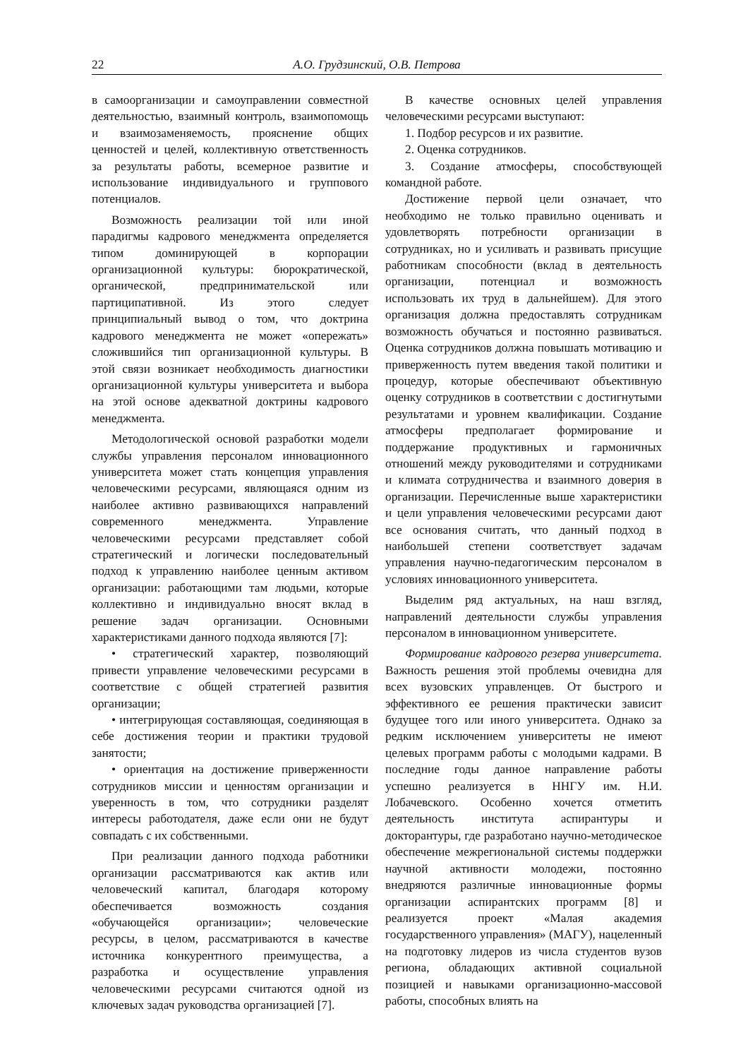22 А.О. Грудзинский, О.В. Петрова
в самоорганизации и самоуправлении совместной деятельностью, взаимный контроль, взаимопомощь и взаимозаменяемость, прояснение общих ценностей и целей, коллективную ответственность за результаты работы, всемерное развитие и использование индивидуального и группового потенциалов.
Возможность реализации той или иной парадигмы кадрового менеджмента определяется типом доминирующей в корпорации организационной культуры: бюрократической, органической, предпринимательской или партиципативной. Из этого следует принципиальный вывод о том, что доктрина кадрового менеджмента не может «опережать» сложившийся тип организационной культуры. В этой связи возникает необходимость диагностики организационной культуры университета и выбора на этой основе адекватной доктрины кадрового менеджмента.
Методологической основой разработки модели службы управления персоналом инновационного университета может стать концепция управления человеческими ресурсами, являющаяся одним из наиболее активно развивающихся направлений современного менеджмента. Управление человеческими ресурсами представляет собой стратегический и логически последовательный подход к управлению наиболее ценным активом организации: работающими там людьми, которые коллективно и индивидуально вносят вклад в решение задач организации. Основными характеристиками данного подхода являются [7]:
• стратегический характер, позволяющий привести управление человеческими ресурсами в соответствие с общей стратегией развития организации;
• интегрирующая составляющая, соединяющая в себе достижения теории и практики трудовой занятости;
• ориентация на достижение приверженности сотрудников миссии и ценностям организации и уверенность в том, что сотрудники разделят интересы работодателя, даже если они не будут совпадать с их собственными.
При реализации данного подхода работники организации рассматриваются как актив или человеческий капитал, благодаря которому обеспечивается возможность создания «обучающейся организации»; человеческие ресурсы, в целом, рассматриваются в качестве источника конкурентного преимущества, а разработка и осуществление управления человеческими ресурсами считаются одной из ключевых задач руководства организацией [7].
В качестве основных целей управления человеческими ресурсами выступают:
1. Подбор ресурсов и их развитие.
2. Оценка сотрудников.
3. Создание атмосферы, способствующей командной работе.
Достижение первой цели означает, что необходимо не только правильно оценивать и удовлетворять потребности организации в сотрудниках, но и усиливать и развивать присущие работникам способности (вклад в деятельность организации, потенциал и возможность использовать их труд в дальнейшем). Для этого организация должна предоставлять сотрудникам возможность обучаться и постоянно развиваться. Оценка сотрудников должна повышать мотивацию и приверженность путем введения такой политики и процедур, которые обеспечивают объективную оценку сотрудников в соответствии с достигнутыми результатами и уровнем квалификации. Создание атмосферы предполагает формирование и поддержание продуктивных и гармоничных отношений между руководителями и сотрудниками и климата сотрудничества и взаимного доверия в организации. Перечисленные выше характеристики и цели управления человеческими ресурсами дают все основания считать, что данный подход в наибольшей степени соответствует задачам управления научно-педагогическим персоналом в условиях инновационного университета.
Выделим ряд актуальных, на наш взгляд, направлений деятельности службы управления персоналом в инновационном университете.
Формирование кадрового резерва университета. Важность решения этой проблемы очевидна для всех вузовских управленцев. От быстрого и эффективного ее решения практически зависит будущее того или иного университета. Однако за редким исключением университеты не имеют целевых программ работы с молодыми кадрами. В последние годы данное направление работы успешно реализуется в ННГУ им. Н.И. Лобачевского. Особенно хочется отметить деятельность института аспирантуры и докторантуры, где разработано научно-методическое обеспечение межрегиональной системы поддержки научной активности молодежи, постоянно внедряются различные инновационные формы организации аспирантских программ [8] и реализуется проект «Малая академия государственного управления» (МАГУ), нацеленный на подготовку лидеров из числа студентов вузов региона, обладающих активной социальной позицией и навыками организационно-массовой работы, способных влиять на